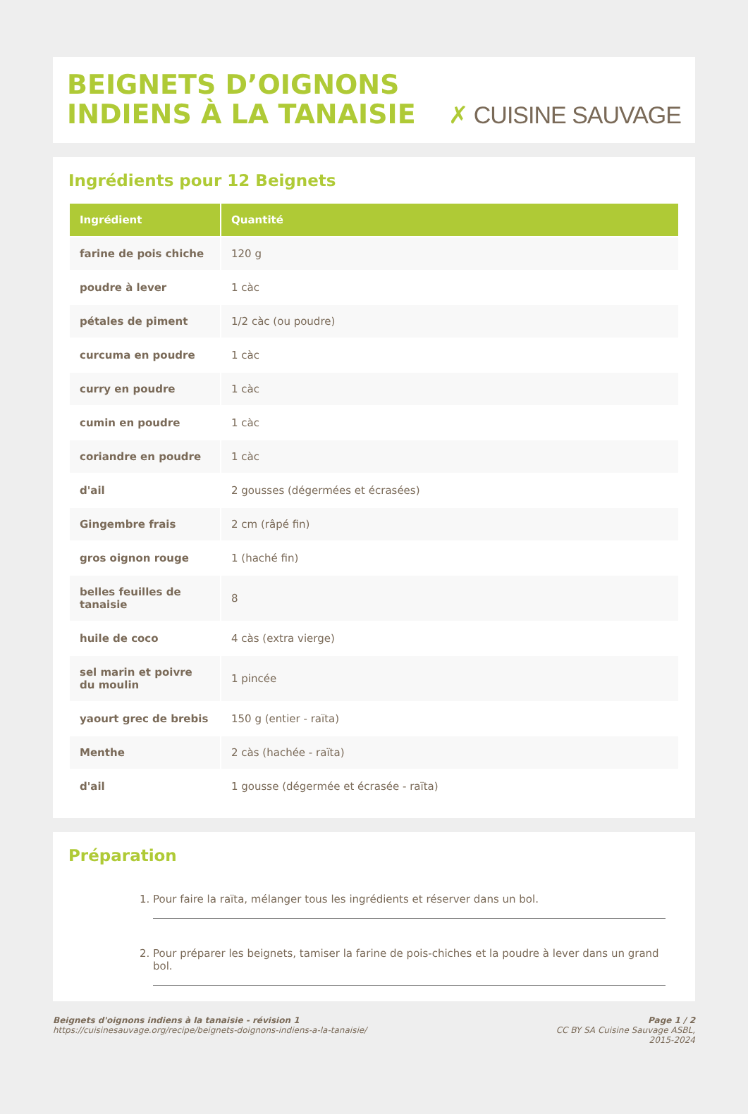BEIGNETS D’OIGNONS INDIENS À LA TANAISIE
✗ CUISINE SAUVAGE
Ingrédients pour 12 Beignets
| Ingrédient | Quantité |
| --- | --- |
| farine de pois chiche | 120 g |
| poudre à lever | 1 càc |
| pétales de piment | 1/2 càc (ou poudre) |
| curcuma en poudre | 1 càc |
| curry en poudre | 1 càc |
| cumin en poudre | 1 càc |
| coriandre en poudre | 1 càc |
| d'ail | 2 gousses (dégermées et écrasées) |
| Gingembre frais | 2 cm (râpé fin) |
| gros oignon rouge | 1 (haché fin) |
| belles feuilles de tanaisie | 8 |
| huile de coco | 4 càs (extra vierge) |
| sel marin et poivre du moulin | 1 pincée |
| yaourt grec de brebis | 150 g (entier - raïta) |
| Menthe | 2 càs (hachée - raïta) |
| d'ail | 1 gousse (dégermée et écrasée - raïta) |
Préparation
1. Pour faire la raïta, mélanger tous les ingrédients et réserver dans un bol.
2. Pour préparer les beignets, tamiser la farine de pois-chiches et la poudre à lever dans un grand bol.
Beignets d'oignons indiens à la tanaisie - révision 1
https://cuisinesauvage.org/recipe/beignets-doignons-indiens-a-la-tanaisie/
Page 1 / 2
CC BY SA Cuisine Sauvage ASBL,
2015-2024